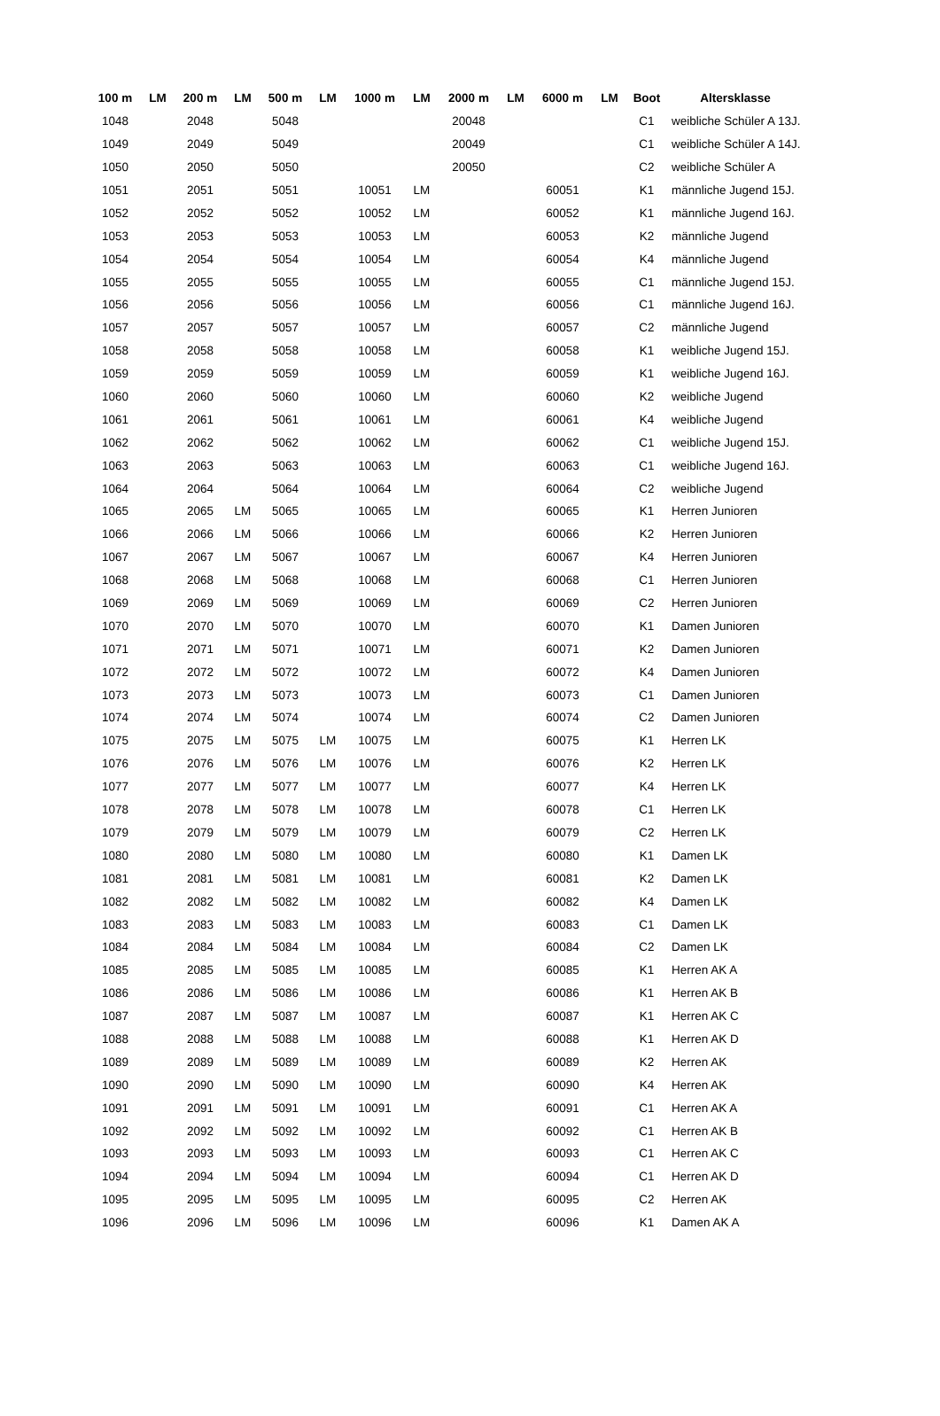| 100 m | LM | 200 m | LM | 500 m | LM | 1000 m | LM | 2000 m | LM | 6000 m | LM | Boot | Altersklasse |
| --- | --- | --- | --- | --- | --- | --- | --- | --- | --- | --- | --- | --- | --- |
| 1048 | | 2048 | | 5048 | | | | 20048 | | | | C1 | weibliche Schüler A 13J. |
| 1049 | | 2049 | | 5049 | | | | 20049 | | | | C1 | weibliche Schüler A 14J. |
| 1050 | | 2050 | | 5050 | | | | 20050 | | | | C2 | weibliche Schüler A |
| 1051 | | 2051 | | 5051 | | 10051 | LM | | | 60051 | | K1 | männliche Jugend 15J. |
| 1052 | | 2052 | | 5052 | | 10052 | LM | | | 60052 | | K1 | männliche Jugend 16J. |
| 1053 | | 2053 | | 5053 | | 10053 | LM | | | 60053 | | K2 | männliche Jugend |
| 1054 | | 2054 | | 5054 | | 10054 | LM | | | 60054 | | K4 | männliche Jugend |
| 1055 | | 2055 | | 5055 | | 10055 | LM | | | 60055 | | C1 | männliche Jugend 15J. |
| 1056 | | 2056 | | 5056 | | 10056 | LM | | | 60056 | | C1 | männliche Jugend 16J. |
| 1057 | | 2057 | | 5057 | | 10057 | LM | | | 60057 | | C2 | männliche Jugend |
| 1058 | | 2058 | | 5058 | | 10058 | LM | | | 60058 | | K1 | weibliche Jugend 15J. |
| 1059 | | 2059 | | 5059 | | 10059 | LM | | | 60059 | | K1 | weibliche Jugend 16J. |
| 1060 | | 2060 | | 5060 | | 10060 | LM | | | 60060 | | K2 | weibliche Jugend |
| 1061 | | 2061 | | 5061 | | 10061 | LM | | | 60061 | | K4 | weibliche Jugend |
| 1062 | | 2062 | | 5062 | | 10062 | LM | | | 60062 | | C1 | weibliche Jugend 15J. |
| 1063 | | 2063 | | 5063 | | 10063 | LM | | | 60063 | | C1 | weibliche Jugend 16J. |
| 1064 | | 2064 | | 5064 | | 10064 | LM | | | 60064 | | C2 | weibliche Jugend |
| 1065 | | 2065 | LM | 5065 | | 10065 | LM | | | 60065 | | K1 | Herren Junioren |
| 1066 | | 2066 | LM | 5066 | | 10066 | LM | | | 60066 | | K2 | Herren Junioren |
| 1067 | | 2067 | LM | 5067 | | 10067 | LM | | | 60067 | | K4 | Herren Junioren |
| 1068 | | 2068 | LM | 5068 | | 10068 | LM | | | 60068 | | C1 | Herren Junioren |
| 1069 | | 2069 | LM | 5069 | | 10069 | LM | | | 60069 | | C2 | Herren Junioren |
| 1070 | | 2070 | LM | 5070 | | 10070 | LM | | | 60070 | | K1 | Damen Junioren |
| 1071 | | 2071 | LM | 5071 | | 10071 | LM | | | 60071 | | K2 | Damen Junioren |
| 1072 | | 2072 | LM | 5072 | | 10072 | LM | | | 60072 | | K4 | Damen Junioren |
| 1073 | | 2073 | LM | 5073 | | 10073 | LM | | | 60073 | | C1 | Damen Junioren |
| 1074 | | 2074 | LM | 5074 | | 10074 | LM | | | 60074 | | C2 | Damen Junioren |
| 1075 | | 2075 | LM | 5075 | LM | 10075 | LM | | | 60075 | | K1 | Herren LK |
| 1076 | | 2076 | LM | 5076 | LM | 10076 | LM | | | 60076 | | K2 | Herren LK |
| 1077 | | 2077 | LM | 5077 | LM | 10077 | LM | | | 60077 | | K4 | Herren LK |
| 1078 | | 2078 | LM | 5078 | LM | 10078 | LM | | | 60078 | | C1 | Herren LK |
| 1079 | | 2079 | LM | 5079 | LM | 10079 | LM | | | 60079 | | C2 | Herren LK |
| 1080 | | 2080 | LM | 5080 | LM | 10080 | LM | | | 60080 | | K1 | Damen LK |
| 1081 | | 2081 | LM | 5081 | LM | 10081 | LM | | | 60081 | | K2 | Damen LK |
| 1082 | | 2082 | LM | 5082 | LM | 10082 | LM | | | 60082 | | K4 | Damen LK |
| 1083 | | 2083 | LM | 5083 | LM | 10083 | LM | | | 60083 | | C1 | Damen LK |
| 1084 | | 2084 | LM | 5084 | LM | 10084 | LM | | | 60084 | | C2 | Damen LK |
| 1085 | | 2085 | LM | 5085 | LM | 10085 | LM | | | 60085 | | K1 | Herren AK A |
| 1086 | | 2086 | LM | 5086 | LM | 10086 | LM | | | 60086 | | K1 | Herren AK B |
| 1087 | | 2087 | LM | 5087 | LM | 10087 | LM | | | 60087 | | K1 | Herren AK C |
| 1088 | | 2088 | LM | 5088 | LM | 10088 | LM | | | 60088 | | K1 | Herren AK D |
| 1089 | | 2089 | LM | 5089 | LM | 10089 | LM | | | 60089 | | K2 | Herren AK |
| 1090 | | 2090 | LM | 5090 | LM | 10090 | LM | | | 60090 | | K4 | Herren AK |
| 1091 | | 2091 | LM | 5091 | LM | 10091 | LM | | | 60091 | | C1 | Herren AK A |
| 1092 | | 2092 | LM | 5092 | LM | 10092 | LM | | | 60092 | | C1 | Herren AK B |
| 1093 | | 2093 | LM | 5093 | LM | 10093 | LM | | | 60093 | | C1 | Herren AK C |
| 1094 | | 2094 | LM | 5094 | LM | 10094 | LM | | | 60094 | | C1 | Herren AK D |
| 1095 | | 2095 | LM | 5095 | LM | 10095 | LM | | | 60095 | | C2 | Herren AK |
| 1096 | | 2096 | LM | 5096 | LM | 10096 | LM | | | 60096 | | K1 | Damen AK A |